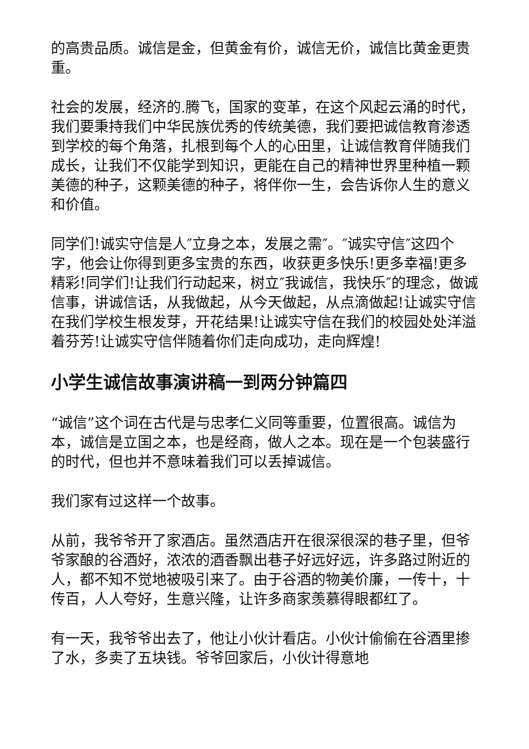的高贵品质。诚信是金，但黄金有价，诚信无价，诚信比黄金更贵重。
社会的发展，经济的.腾飞，国家的变革，在这个风起云涌的时代，我们要秉持我们中华民族优秀的传统美德，我们要把诚信教育渗透到学校的每个角落，扎根到每个人的心田里，让诚信教育伴随我们成长，让我们不仅能学到知识，更能在自己的精神世界里种植一颗美德的种子，这颗美德的种子，将伴你一生，会告诉你人生的意义和价值。
同学们!诚实守信是人″立身之本，发展之需″。″诚实守信″这四个字，他会让你得到更多宝贵的东西，收获更多快乐!更多幸福!更多精彩!同学们!让我们行动起来，树立″我诚信，我快乐″的理念，做诚信事，讲诚信话，从我做起，从今天做起，从点滴做起!让诚实守信在我们学校生根发芽，开花结果!让诚实守信在我们的校园处处洋溢着芬芳!让诚实守信伴随着你们走向成功，走向辉煌!
小学生诚信故事演讲稿一到两分钟篇四
“诚信”这个词在古代是与忠孝仁义同等重要，位置很高。诚信为本，诚信是立国之本，也是经商，做人之本。现在是一个包装盛行的时代，但也并不意味着我们可以丢掉诚信。
我们家有过这样一个故事。
从前，我爷爷开了家酒店。虽然酒店开在很深很深的巷子里，但爷爷家酿的谷酒好，浓浓的酒香飘出巷子好远好远，许多路过附近的人，都不知不觉地被吸引来了。由于谷酒的物美价廉，一传十，十传百，人人夸好，生意兴隆，让许多商家羡慕得眼都红了。
有一天，我爷爷出去了，他让小伙计看店。小伙计偷偷在谷酒里掺了水，多卖了五块钱。爷爷回家后，小伙计得意地